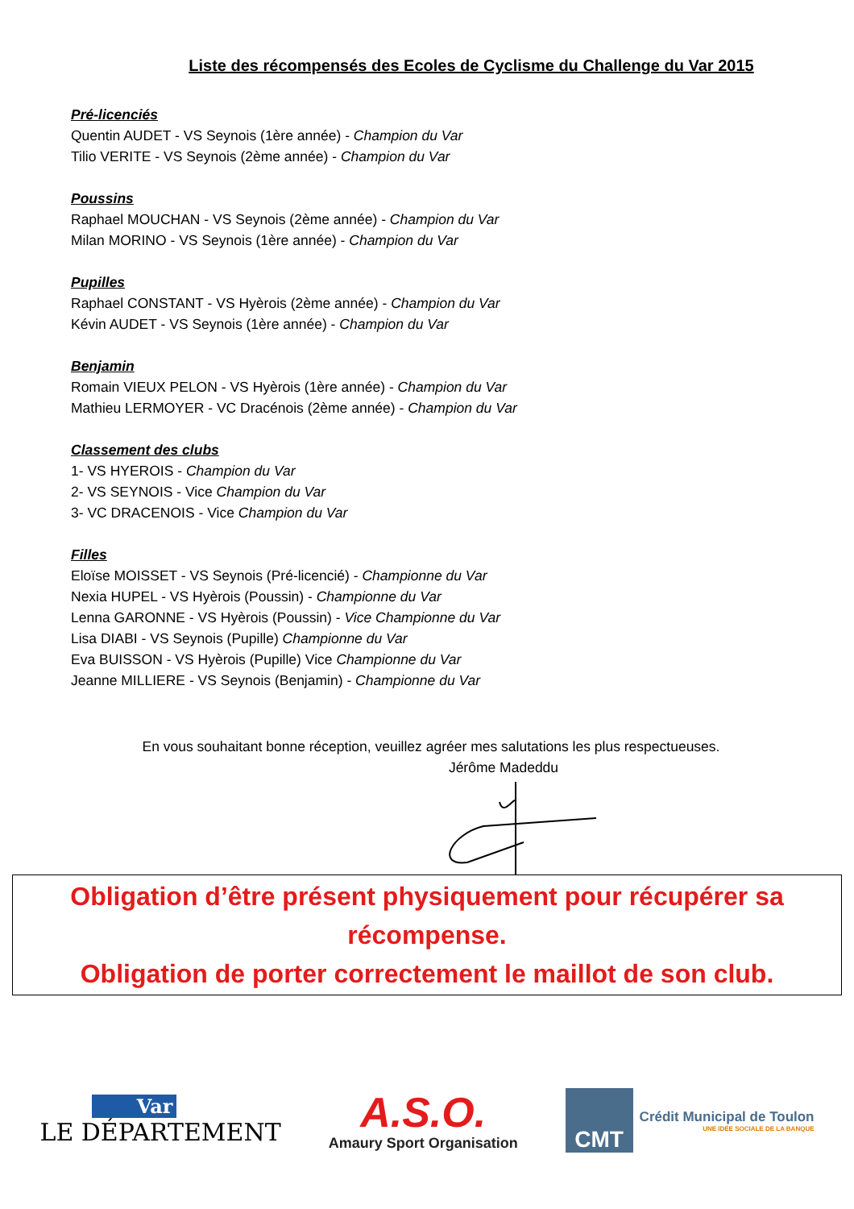Liste des récompensés des Ecoles de Cyclisme du Challenge du Var 2015
Pré-licenciés
Quentin AUDET - VS Seynois (1ère année) - Champion du Var
Tilio VERITE - VS Seynois (2ème année) - Champion du Var
Poussins
Raphael MOUCHAN - VS Seynois (2ème année) - Champion du Var
Milan MORINO - VS Seynois (1ère année) - Champion du Var
Pupilles
Raphael CONSTANT - VS Hyèrois (2ème année) - Champion du Var
Kévin AUDET - VS Seynois (1ère année) - Champion du Var
Benjamin
Romain VIEUX PELON - VS Hyèrois (1ère année) - Champion du Var
Mathieu LERMOYER - VC Dracénois (2ème année) - Champion du Var
Classement des clubs
1- VS HYEROIS - Champion du Var
2- VS SEYNOIS - Vice Champion du Var
3- VC DRACENOIS - Vice Champion du Var
Filles
Eloïse MOISSET - VS Seynois (Pré-licencié) - Championne du Var
Nexia HUPEL - VS Hyèrois (Poussin) - Championne du Var
Lenna GARONNE - VS Hyèrois (Poussin) - Vice Championne du Var
Lisa DIABI - VS Seynois (Pupille) Championne du Var
Eva BUISSON - VS Hyèrois (Pupille) Vice Championne du Var
Jeanne MILLIERE - VS Seynois (Benjamin) - Championne du Var
En vous souhaitant bonne réception, veuillez agréer mes salutations les plus respectueuses.
Jérôme Madeddu
Obligation d’être présent physiquement pour récupérer sa récompense.
Obligation de porter correctement le maillot de son club.
Var
LE DÉPARTEMENT
A.S.O.
Amaury Sport Organisation
CMT
Crédit Municipal de Toulon
UNE IDÉE SOCIALE DE LA BANQUE